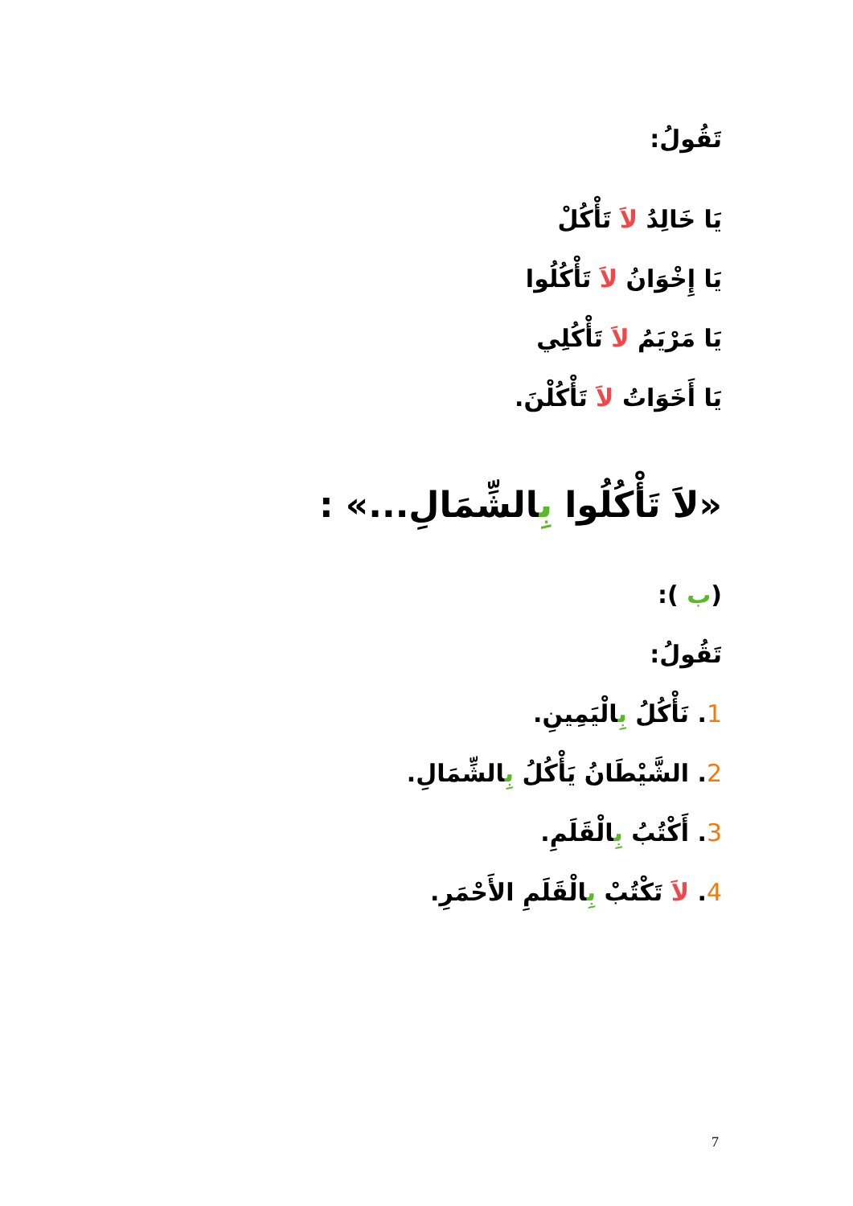تَقُولُ:
يَا خَالِدُ لاَ تَأْكُلْ
يَا إِخْوَانُ لاَ تَأْكُلُوا
يَا مَرْيَمُ لاَ تَأْكُلِي
يَا أَخَوَاتُ لاَ تَأْكُلْنَ.
«لاَ تَأْكُلُوا بِالشِّمَالِ...» :
(ب ):
تَقُولُ:
1. نَأْكُلُ بِالْيَمِينِ.
2. الشَّيْطَانُ يَأْكُلُ بِالشِّمَالِ.
3. أَكْتُبُ بِالْقَلَمِ.
4. لاَ تَكْتُبْ بِالْقَلَمِ الأَحْمَرِ.
7